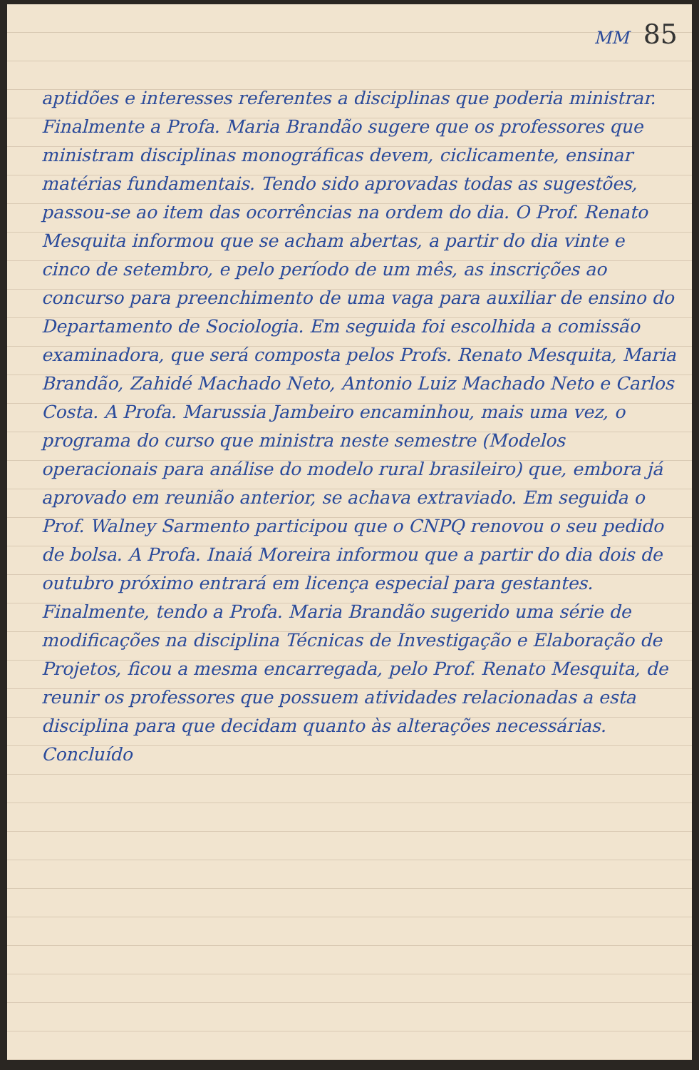MM 85
aptidões e interesses referentes a disciplinas que poderia ministrar. Finalmente a Profa. Maria Brandão sugere que os professores que ministram disciplinas monográficas devem, ciclicamente, ensinar matérias fundamentais. Tendo sido aprovadas todas as sugestões, passou-se ao item das ocorrências na ordem do dia. O Prof. Renato Mesquita informou que se acham abertas, a partir do dia vinte e cinco de setembro, e pelo período de um mês, as inscrições ao concurso para preenchimento de uma vaga para auxiliar de ensino do Departamento de Sociologia. Em seguida foi escolhida a comissão examinadora, que será composta pelos Profs. Renato Mesquita, Maria Brandão, Zahidé Machado Neto, Antonio Luiz Machado Neto e Carlos Costa. A Profa. Marussia Jambeiro encaminhou, mais uma vez, o programa do curso que ministra neste semestre (Modelos operacionais para análise do modelo rural brasileiro) que, embora já aprovado em reunião anterior, se achava extraviado. Em seguida o Prof. Walney Sarmento participou que o CNPQ renovou o seu pedido de bolsa. A Profa. Inaiá Moreira informou que a partir do dia dois de outubro próximo entrará em licença especial para gestantes. Finalmente, tendo a Profa. Maria Brandão sugerido uma série de modificações na disciplina Técnicas de Investigação e Elaboração de Projetos, ficou a mesma encarregada, pelo Prof. Renato Mesquita, de reunir os professores que possuem atividades relacionadas a esta disciplina para que decidam quanto às alterações necessárias. Concluído